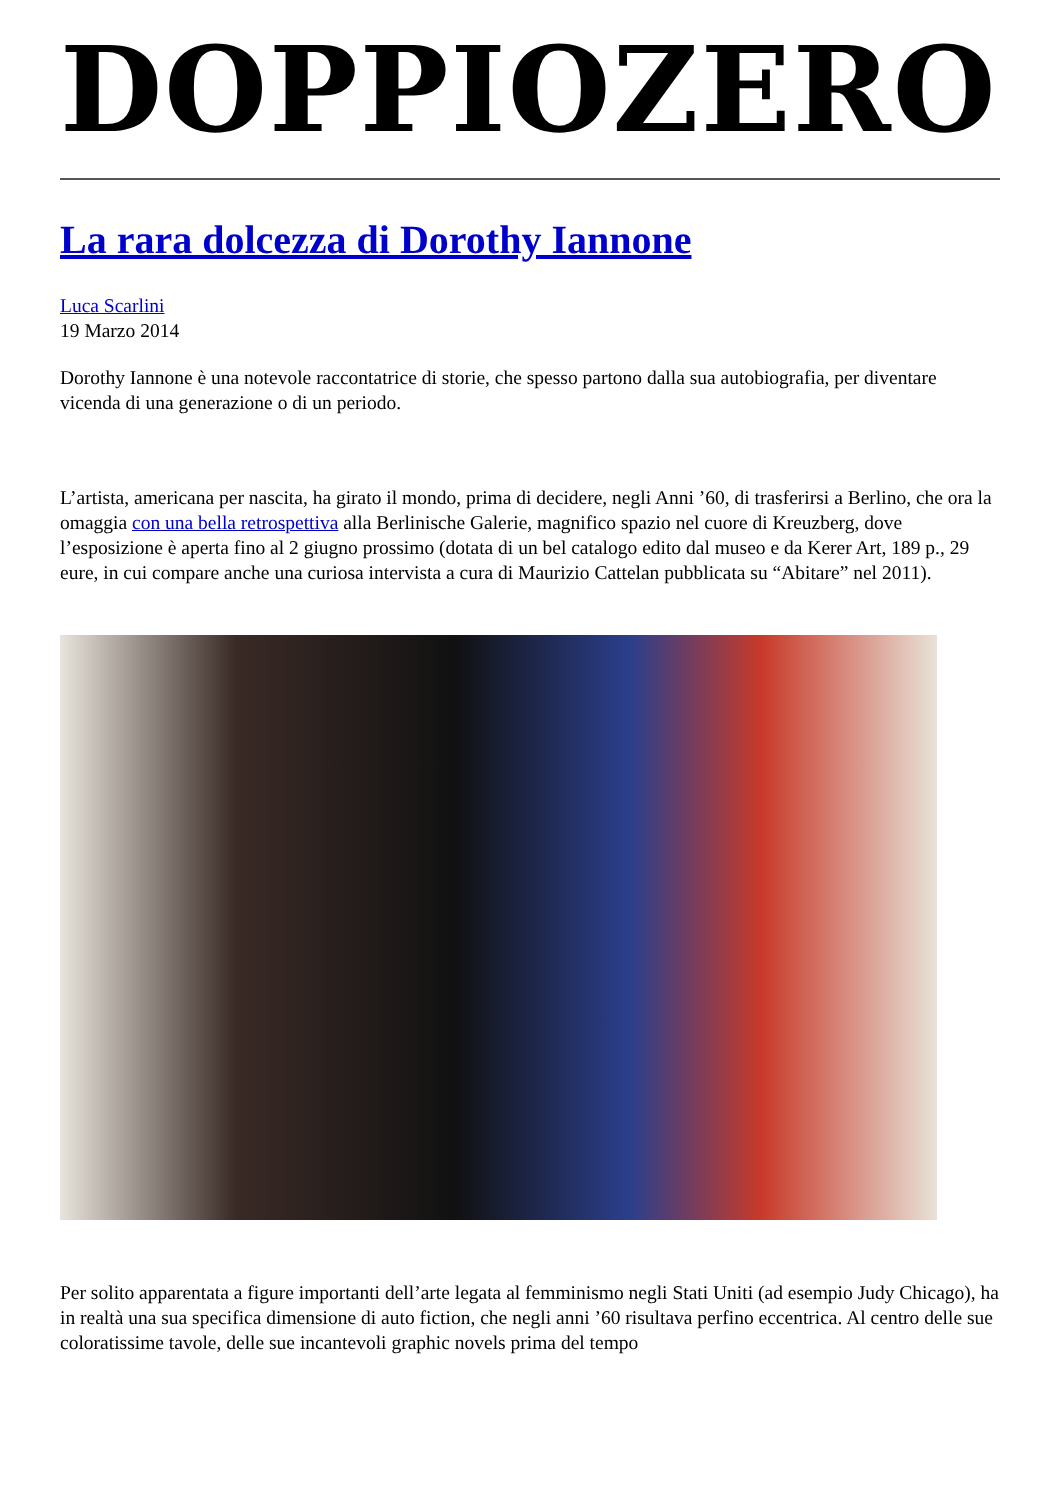DOPPIOZERO
La rara dolcezza di Dorothy Iannone
Luca Scarlini
19 Marzo 2014
Dorothy Iannone è una notevole raccontatrice di storie, che spesso partono dalla sua autobiografia, per diventare vicenda di una generazione o di un periodo.
L’artista, americana per nascita, ha girato il mondo, prima di decidere, negli Anni ’60, di trasferirsi a Berlino, che ora la omaggia con una bella retrospettiva alla Berlinische Galerie, magnifico spazio nel cuore di Kreuzberg, dove l’esposizione è aperta fino al 2 giugno prossimo (dotata di un bel catalogo edito dal museo e da Kerer Art, 189 p., 29 eure, in cui compare anche una curiosa intervista a cura di Maurizio Cattelan pubblicata su “Abitare” nel 2011).
Per solito apparentata a figure importanti dell’arte legata al femminismo negli Stati Uniti (ad esempio Judy Chicago), ha in realtà una sua specifica dimensione di auto fiction, che negli anni ’60 risultava perfino eccentrica. Al centro delle sue coloratissime tavole, delle sue incantevoli graphic novels prima del tempo